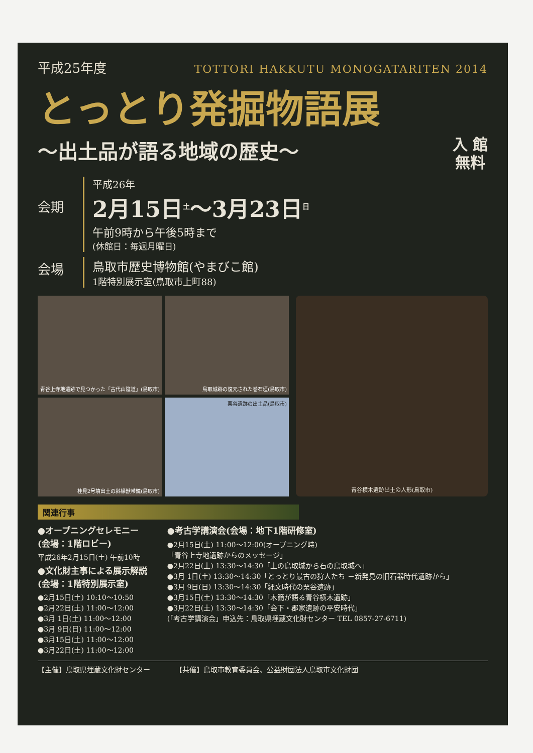平成25年度 TOTTORI HAKKUTU MONOGATARITEN 2014
とっとり発掘物語展
～出土品が語る地域の歴史～ 入 館
無料
会期
平成26年
2月15日<sup>土</sup>～3月23日<sup>日</sup>
午前9時から午後5時まで
(休館日：毎週月曜日)
会場
鳥取市歴史博物館(やまびこ館)
1階特別展示室(鳥取市上町88)
青谷上寺地遺跡で見つかった「古代山陰道」(鳥取市)
鳥取城跡の復元された巻石垣(鳥取市)
桂見2号墳出土の斜縁獣帯鏡(鳥取市)
栗谷遺跡の出土品(鳥取市)
青谷横木遺跡出土の人形(鳥取市)
関連行事
●オープニングセレモニー
(会場：1階ロビー)
平成26年2月15日(土) 午前10時
●文化財主事による展示解説
(会場：1階特別展示室)
●2月15日(土) 10:10～10:50
●2月22日(土) 11:00～12:00
●3月 1日(土) 11:00～12:00
●3月 9日(日) 11:00～12:00
●3月15日(土) 11:00～12:00
●3月22日(土) 11:00～12:00
●考古学講演会(会場：地下1階研修室)
●2月15日(土) 11:00～12:00(オープニング時)
「青谷上寺地遺跡からのメッセージ」
●2月22日(土) 13:30～14:30「土の鳥取城から石の鳥取城へ」
●3月 1日(土) 13:30～14:30「とっとり最古の狩人たち －新発見の旧石器時代遺跡から」
●3月 9日(日) 13:30～14:30「縄文時代の栗谷遺跡」
●3月15日(土) 13:30～14:30「木簡が語る青谷横木遺跡」
●3月22日(土) 13:30～14:30「会下・郡家遺跡の平安時代」
(「考古学講演会」申込先：鳥取県埋蔵文化財センター TEL 0857-27-6711)
【主催】鳥取県埋蔵文化財センター 【共催】鳥取市教育委員会、公益財団法人鳥取市文化財団